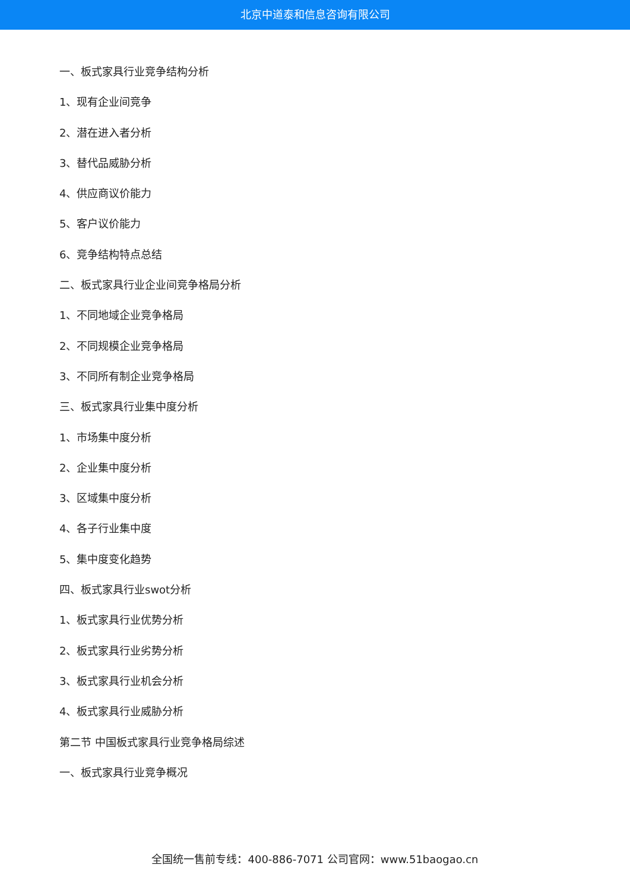北京中道泰和信息咨询有限公司
一、板式家具行业竞争结构分析
1、现有企业间竞争
2、潜在进入者分析
3、替代品威胁分析
4、供应商议价能力
5、客户议价能力
6、竞争结构特点总结
二、板式家具行业企业间竞争格局分析
1、不同地域企业竞争格局
2、不同规模企业竞争格局
3、不同所有制企业竞争格局
三、板式家具行业集中度分析
1、市场集中度分析
2、企业集中度分析
3、区域集中度分析
4、各子行业集中度
5、集中度变化趋势
四、板式家具行业swot分析
1、板式家具行业优势分析
2、板式家具行业劣势分析
3、板式家具行业机会分析
4、板式家具行业威胁分析
第二节 中国板式家具行业竞争格局综述
一、板式家具行业竞争概况
全国统一售前专线：400-886-7071 公司官网：www.51baogao.cn